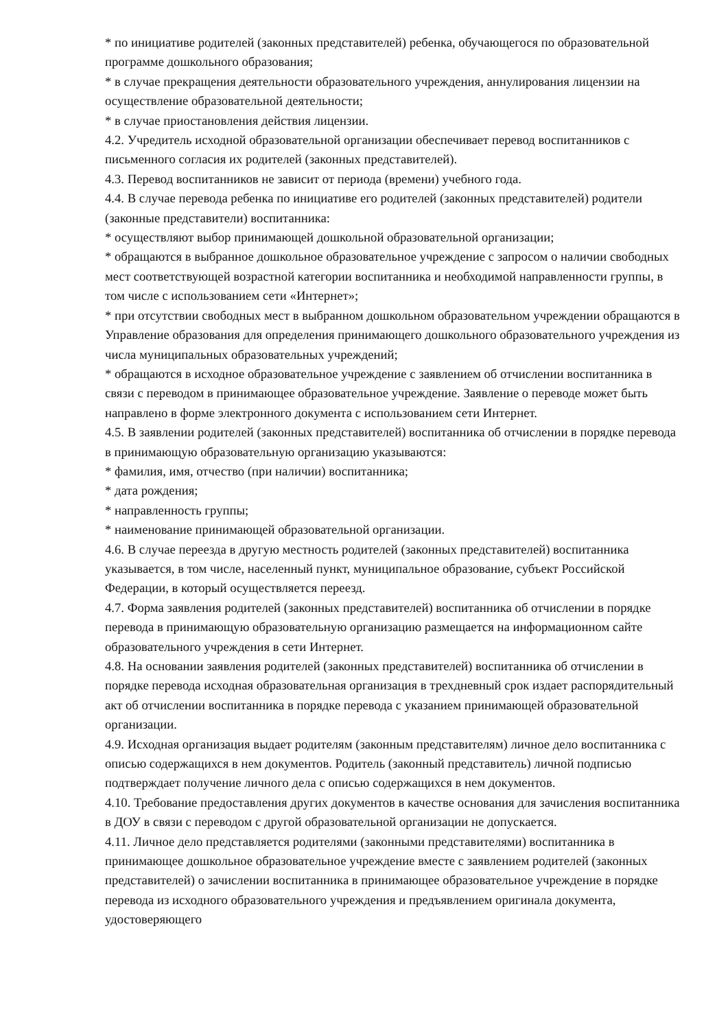* по инициативе родителей (законных представителей) ребенка, обучающегося по образовательной программе дошкольного образования;
* в случае прекращения деятельности образовательного учреждения, аннулирования лицензии на осуществление образовательной деятельности;
* в случае приостановления действия лицензии.
4.2. Учредитель исходной образовательной организации обеспечивает перевод воспитанников с письменного согласия их родителей (законных представителей).
4.3. Перевод воспитанников не зависит от периода (времени) учебного года.
4.4. В случае перевода ребенка по инициативе его родителей (законных представителей) родители (законные представители) воспитанника:
* осуществляют выбор принимающей дошкольной образовательной организации;
* обращаются в выбранное дошкольное образовательное учреждение с запросом о наличии свободных мест соответствующей возрастной категории воспитанника и необходимой направленности группы, в том числе с использованием сети «Интернет»;
* при отсутствии свободных мест в выбранном дошкольном образовательном учреждении обращаются в Управление образования для определения принимающего дошкольного образовательного учреждения из числа муниципальных образовательных учреждений;
* обращаются в исходное образовательное учреждение с заявлением об отчислении воспитанника в связи с переводом в принимающее образовательное учреждение. Заявление о переводе может быть направлено в форме электронного документа с использованием сети Интернет.
4.5. В заявлении родителей (законных представителей) воспитанника об отчислении в порядке перевода в принимающую образовательную организацию указываются:
* фамилия, имя, отчество (при наличии) воспитанника;
* дата рождения;
* направленность группы;
* наименование принимающей образовательной организации.
4.6. В случае переезда в другую местность родителей (законных представителей) воспитанника указывается, в том числе, населенный пункт, муниципальное образование, субъект Российской Федерации, в который осуществляется переезд.
4.7. Форма заявления родителей (законных представителей) воспитанника об отчислении в порядке перевода в принимающую образовательную организацию размещается на информационном сайте образовательного учреждения в сети Интернет.
4.8. На основании заявления родителей (законных представителей) воспитанника об отчислении в порядке перевода исходная образовательная организация в трехдневный срок издает распорядительный акт об отчислении воспитанника в порядке перевода с указанием принимающей образовательной организации.
4.9. Исходная организация выдает родителям (законным представителям) личное дело воспитанника с описью содержащихся в нем документов. Родитель (законный представитель) личной подписью подтверждает получение личного дела с описью содержащихся в нем документов.
4.10. Требование предоставления других документов в качестве основания для зачисления воспитанника в ДОУ в связи с переводом с другой образовательной организации не допускается.
4.11. Личное дело представляется родителями (законными представителями) воспитанника в принимающее дошкольное образовательное учреждение вместе с заявлением родителей (законных представителей) о зачислении воспитанника в принимающее образовательное учреждение в порядке перевода из исходного образовательного учреждения и предъявлением оригинала документа, удостоверяющего